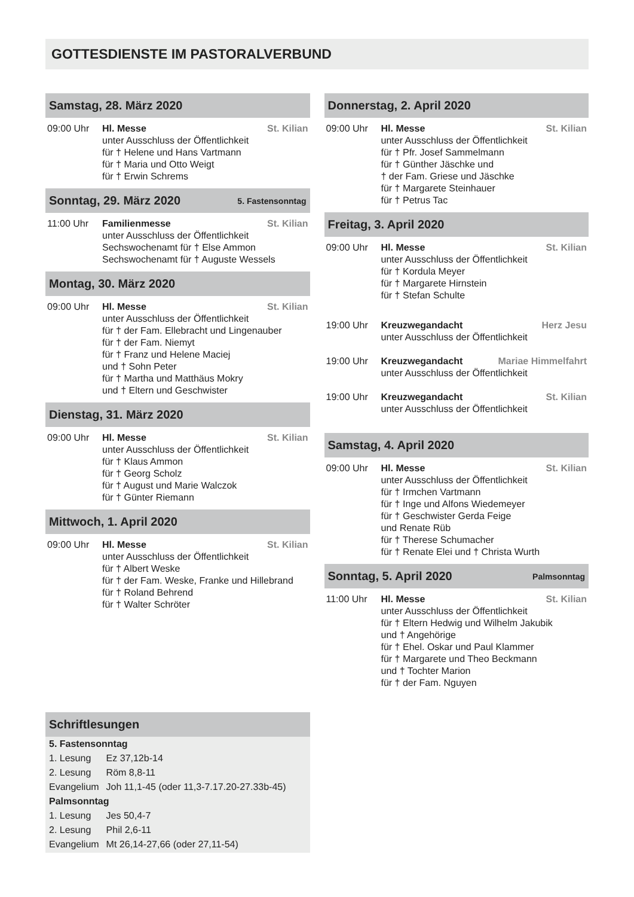GOTTESDIENSTE IM PASTORALVERBUND
Samstag, 28. März 2020
09:00 Uhr Hl. Messe St. Kilian
unter Ausschluss der Öffentlichkeit
für † Helene und Hans Vartmann
für † Maria und Otto Weigt
für † Erwin Schrems
Sonntag, 29. März 2020 5. Fastensonntag
11:00 Uhr Familienmesse St. Kilian
unter Ausschluss der Öffentlichkeit
Sechswochenamt für † Else Ammon
Sechswochenamt für † Auguste Wessels
Montag, 30. März 2020
09:00 Uhr Hl. Messe St. Kilian
unter Ausschluss der Öffentlichkeit
für † der Fam. Ellebracht und Lingenauber
für † der Fam. Niemyt
für † Franz und Helene Maciej
und † Sohn Peter
für † Martha und Matthäus Mokry
und † Eltern und Geschwister
Dienstag, 31. März 2020
09:00 Uhr Hl. Messe St. Kilian
unter Ausschluss der Öffentlichkeit
für † Klaus Ammon
für † Georg Scholz
für † August und Marie Walczok
für † Günter Riemann
Mittwoch, 1. April 2020
09:00 Uhr Hl. Messe St. Kilian
unter Ausschluss der Öffentlichkeit
für † Albert Weske
für † der Fam. Weske, Franke und Hillebrand
für † Roland Behrend
für † Walter Schröter
Schriftlesungen
| 5. Fastensonntag | |
| 1. Lesung | Ez 37,12b-14 |
| 2. Lesung | Röm 8,8-11 |
| Evangelium | Joh 11,1-45 (oder 11,3-7.17.20-27.33b-45) |
| Palmsonntag | |
| 1. Lesung | Jes 50,4-7 |
| 2. Lesung | Phil 2,6-11 |
| Evangelium | Mt 26,14-27,66 (oder 27,11-54) |
Donnerstag, 2. April 2020
09:00 Uhr Hl. Messe St. Kilian
unter Ausschluss der Öffentlichkeit
für † Pfr. Josef Sammelmann
für † Günther Jäschke und
† der Fam. Griese und Jäschke
für † Margarete Steinhauer
für † Petrus Tac
Freitag, 3. April 2020
09:00 Uhr Hl. Messe St. Kilian
unter Ausschluss der Öffentlichkeit
für † Kordula Meyer
für † Margarete Hirnstein
für † Stefan Schulte
19:00 Uhr Kreuzwegandacht Herz Jesu
unter Ausschluss der Öffentlichkeit
19:00 Uhr Kreuzwegandacht Mariae Himmelfahrt
unter Ausschluss der Öffentlichkeit
19:00 Uhr Kreuzwegandacht St. Kilian
unter Ausschluss der Öffentlichkeit
Samstag, 4. April 2020
09:00 Uhr Hl. Messe St. Kilian
unter Ausschluss der Öffentlichkeit
für † Irmchen Vartmann
für † Inge und Alfons Wiedemeyer
für † Geschwister Gerda Feige
und Renate Rüb
für † Therese Schumacher
für † Renate Elei und † Christa Wurth
Sonntag, 5. April 2020 Palmsonntag
11:00 Uhr Hl. Messe St. Kilian
unter Ausschluss der Öffentlichkeit
für † Eltern Hedwig und Wilhelm Jakubik
und † Angehörige
für † Ehel. Oskar und Paul Klammer
für † Margarete und Theo Beckmann
und † Tochter Marion
für † der Fam. Nguyen